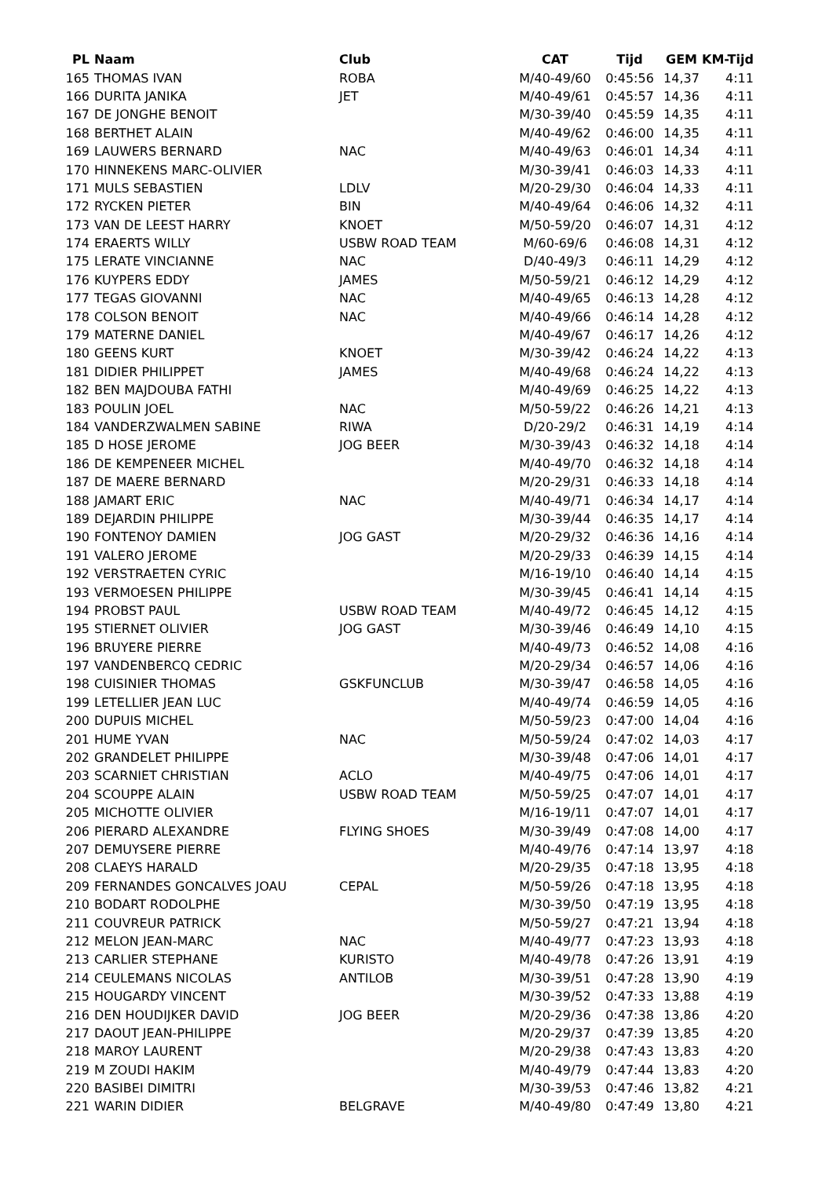| PL | Naam | Club | CAT | Tijd | GEM | KM-Tijd |
| --- | --- | --- | --- | --- | --- | --- |
| 165 | THOMAS IVAN | ROBA | M/40-49/60 | 0:45:56 | 14,37 | 4:11 |
| 166 | DURITA JANIKA | JET | M/40-49/61 | 0:45:57 | 14,36 | 4:11 |
| 167 | DE JONGHE BENOIT | | M/30-39/40 | 0:45:59 | 14,35 | 4:11 |
| 168 | BERTHET ALAIN | | M/40-49/62 | 0:46:00 | 14,35 | 4:11 |
| 169 | LAUWERS BERNARD | NAC | M/40-49/63 | 0:46:01 | 14,34 | 4:11 |
| 170 | HINNEKENS MARC-OLIVIER | | M/30-39/41 | 0:46:03 | 14,33 | 4:11 |
| 171 | MULS SEBASTIEN | LDLV | M/20-29/30 | 0:46:04 | 14,33 | 4:11 |
| 172 | RYCKEN PIETER | BIN | M/40-49/64 | 0:46:06 | 14,32 | 4:11 |
| 173 | VAN DE LEEST HARRY | KNOET | M/50-59/20 | 0:46:07 | 14,31 | 4:12 |
| 174 | ERAERTS WILLY | USBW ROAD TEAM | M/60-69/6 | 0:46:08 | 14,31 | 4:12 |
| 175 | LERATE VINCIANNE | NAC | D/40-49/3 | 0:46:11 | 14,29 | 4:12 |
| 176 | KUYPERS EDDY | JAMES | M/50-59/21 | 0:46:12 | 14,29 | 4:12 |
| 177 | TEGAS GIOVANNI | NAC | M/40-49/65 | 0:46:13 | 14,28 | 4:12 |
| 178 | COLSON BENOIT | NAC | M/40-49/66 | 0:46:14 | 14,28 | 4:12 |
| 179 | MATERNE DANIEL | | M/40-49/67 | 0:46:17 | 14,26 | 4:12 |
| 180 | GEENS KURT | KNOET | M/30-39/42 | 0:46:24 | 14,22 | 4:13 |
| 181 | DIDIER PHILIPPET | JAMES | M/40-49/68 | 0:46:24 | 14,22 | 4:13 |
| 182 | BEN MAJDOUBA FATHI | | M/40-49/69 | 0:46:25 | 14,22 | 4:13 |
| 183 | POULIN JOEL | NAC | M/50-59/22 | 0:46:26 | 14,21 | 4:13 |
| 184 | VANDERZWALMEN SABINE | RIWA | D/20-29/2 | 0:46:31 | 14,19 | 4:14 |
| 185 | D HOSE JEROME | JOG BEER | M/30-39/43 | 0:46:32 | 14,18 | 4:14 |
| 186 | DE KEMPENEER MICHEL | | M/40-49/70 | 0:46:32 | 14,18 | 4:14 |
| 187 | DE MAERE BERNARD | | M/20-29/31 | 0:46:33 | 14,18 | 4:14 |
| 188 | JAMART ERIC | NAC | M/40-49/71 | 0:46:34 | 14,17 | 4:14 |
| 189 | DEJARDIN PHILIPPE | | M/30-39/44 | 0:46:35 | 14,17 | 4:14 |
| 190 | FONTENOY DAMIEN | JOG GAST | M/20-29/32 | 0:46:36 | 14,16 | 4:14 |
| 191 | VALERO JEROME | | M/20-29/33 | 0:46:39 | 14,15 | 4:14 |
| 192 | VERSTRAETEN CYRIC | | M/16-19/10 | 0:46:40 | 14,14 | 4:15 |
| 193 | VERMOESEN PHILIPPE | | M/30-39/45 | 0:46:41 | 14,14 | 4:15 |
| 194 | PROBST PAUL | USBW ROAD TEAM | M/40-49/72 | 0:46:45 | 14,12 | 4:15 |
| 195 | STIERNET OLIVIER | JOG GAST | M/30-39/46 | 0:46:49 | 14,10 | 4:15 |
| 196 | BRUYERE PIERRE | | M/40-49/73 | 0:46:52 | 14,08 | 4:16 |
| 197 | VANDENBERCQ CEDRIC | | M/20-29/34 | 0:46:57 | 14,06 | 4:16 |
| 198 | CUISINIER THOMAS | GSKFUNCLUB | M/30-39/47 | 0:46:58 | 14,05 | 4:16 |
| 199 | LETELLIER JEAN LUC | | M/40-49/74 | 0:46:59 | 14,05 | 4:16 |
| 200 | DUPUIS MICHEL | | M/50-59/23 | 0:47:00 | 14,04 | 4:16 |
| 201 | HUME YVAN | NAC | M/50-59/24 | 0:47:02 | 14,03 | 4:17 |
| 202 | GRANDELET PHILIPPE | | M/30-39/48 | 0:47:06 | 14,01 | 4:17 |
| 203 | SCARNIET CHRISTIAN | ACLO | M/40-49/75 | 0:47:06 | 14,01 | 4:17 |
| 204 | SCOUPPE ALAIN | USBW ROAD TEAM | M/50-59/25 | 0:47:07 | 14,01 | 4:17 |
| 205 | MICHOTTE OLIVIER | | M/16-19/11 | 0:47:07 | 14,01 | 4:17 |
| 206 | PIERARD ALEXANDRE | FLYING SHOES | M/30-39/49 | 0:47:08 | 14,00 | 4:17 |
| 207 | DEMUYSERE PIERRE | | M/40-49/76 | 0:47:14 | 13,97 | 4:18 |
| 208 | CLAEYS HARALD | | M/20-29/35 | 0:47:18 | 13,95 | 4:18 |
| 209 | FERNANDES GONCALVES JOAU | CEPAL | M/50-59/26 | 0:47:18 | 13,95 | 4:18 |
| 210 | BODART RODOLPHE | | M/30-39/50 | 0:47:19 | 13,95 | 4:18 |
| 211 | COUVREUR PATRICK | | M/50-59/27 | 0:47:21 | 13,94 | 4:18 |
| 212 | MELON JEAN-MARC | NAC | M/40-49/77 | 0:47:23 | 13,93 | 4:18 |
| 213 | CARLIER STEPHANE | KURISTO | M/40-49/78 | 0:47:26 | 13,91 | 4:19 |
| 214 | CEULEMANS NICOLAS | ANTILOB | M/30-39/51 | 0:47:28 | 13,90 | 4:19 |
| 215 | HOUGARDY VINCENT | | M/30-39/52 | 0:47:33 | 13,88 | 4:19 |
| 216 | DEN HOUDIJKER DAVID | JOG BEER | M/20-29/36 | 0:47:38 | 13,86 | 4:20 |
| 217 | DAOUT JEAN-PHILIPPE | | M/20-29/37 | 0:47:39 | 13,85 | 4:20 |
| 218 | MAROY LAURENT | | M/20-29/38 | 0:47:43 | 13,83 | 4:20 |
| 219 | M ZOUDI HAKIM | | M/40-49/79 | 0:47:44 | 13,83 | 4:20 |
| 220 | BASIBEI DIMITRI | | M/30-39/53 | 0:47:46 | 13,82 | 4:21 |
| 221 | WARIN DIDIER | BELGRAVE | M/40-49/80 | 0:47:49 | 13,80 | 4:21 |